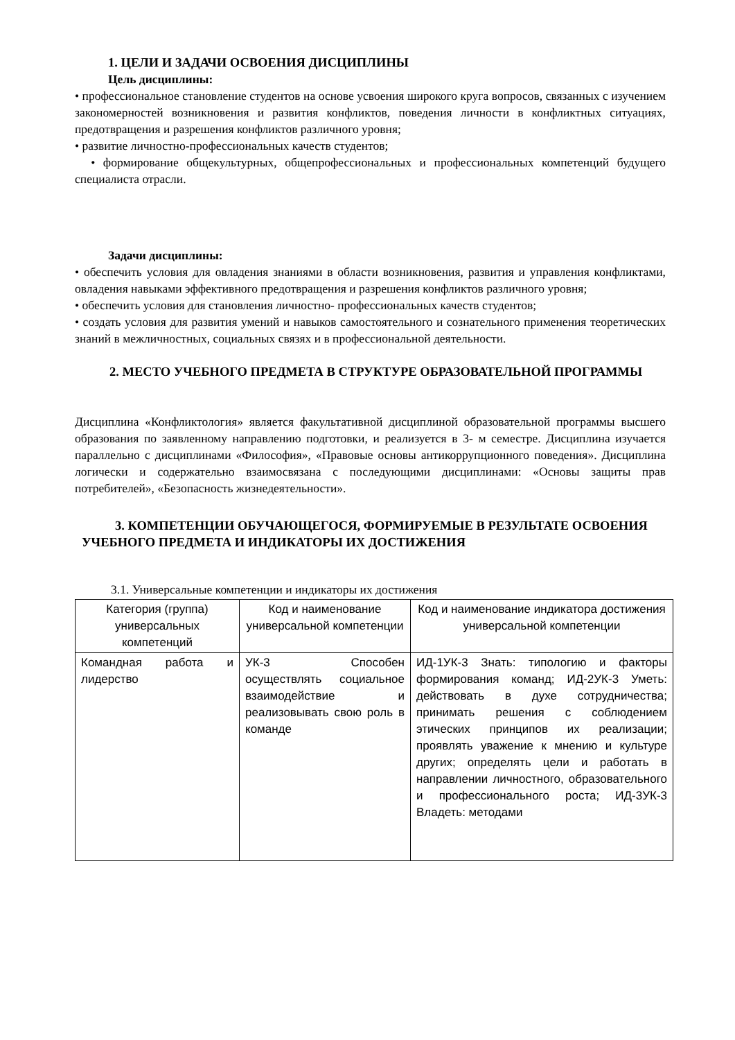1. ЦЕЛИ И ЗАДАЧИ ОСВОЕНИЯ ДИСЦИПЛИНЫ
Цель дисциплины:
• профессиональное становление студентов на основе усвоения широкого круга вопросов, связанных с изучением закономерностей возникновения и развития конфликтов, поведения личности в конфликтных ситуациях, предотвращения и разрешения конфликтов различного уровня;
• развитие личностно-профессиональных качеств студентов;
• формирование общекультурных, общепрофессиональных и профессиональных компетенций будущего специалиста отрасли.
Задачи дисциплины:
• обеспечить условия для овладения знаниями в области возникновения, развития и управления конфликтами, овладения навыками эффективного предотвращения и разрешения конфликтов различного уровня;
• обеспечить условия для становления личностно- профессиональных качеств студентов;
• создать условия для развития умений и навыков самостоятельного и сознательного применения теоретических знаний в межличностных, социальных связях и в профессиональной деятельности.
2. МЕСТО УЧЕБНОГО ПРЕДМЕТА В СТРУКТУРЕ ОБРАЗОВАТЕЛЬНОЙ ПРОГРАММЫ
Дисциплина «Конфликтология» является факультативной дисциплиной образовательной программы высшего образования по заявленному направлению подготовки, и реализуется в 3- м семестре. Дисциплина изучается параллельно с дисциплинами «Философия», «Правовые основы антикоррупционного поведения». Дисциплина логически и содержательно взаимосвязана с последующими дисциплинами: «Основы защиты прав потребителей», «Безопасность жизнедеятельности».
3. КОМПЕТЕНЦИИ ОБУЧАЮЩЕГОСЯ, ФОРМИРУЕМЫЕ В РЕЗУЛЬТАТЕ ОСВОЕНИЯ УЧЕБНОГО ПРЕДМЕТА И ИНДИКАТОРЫ ИХ ДОСТИЖЕНИЯ
3.1. Универсальные компетенции и индикаторы их достижения
| Категория (группа) универсальных компетенций | Код и наименование универсальной компетенции | Код и наименование индикатора достижения универсальной компетенции |
| --- | --- | --- |
| Командная работа и лидерство | УК-3 Способен осуществлять социальное взаимодействие и реализовывать свою роль в команде | ИД-1УК-3 Знать: типологию и факторы формирования команд; ИД-2УК-3 Уметь: действовать в духе сотрудничества; принимать решения с соблюдением этических принципов их реализации; проявлять уважение к мнению и культуре других; определять цели и работать в направлении личностного, образовательного и профессионального роста; ИД-3УК-3 Владеть: методами |